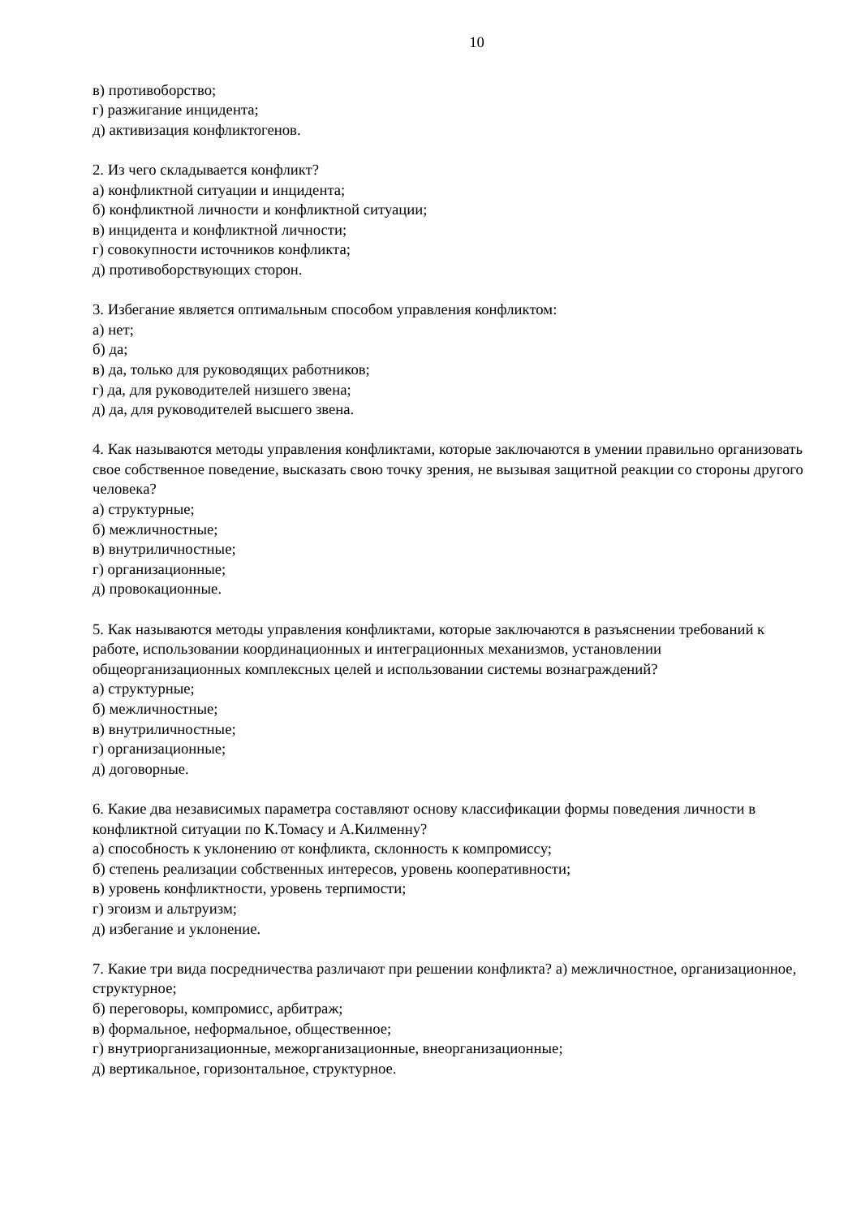10
в) противоборство;
г) разжигание инцидента;
д) активизация конфликтогенов.
2. Из чего складывается конфликт?
а) конфликтной ситуации и инцидента;
б) конфликтной личности и конфликтной ситуации;
в) инцидента и конфликтной личности;
г) совокупности источников конфликта;
д) противоборствующих сторон.
3. Избегание является оптимальным способом управления конфликтом:
а) нет;
б) да;
в) да, только для руководящих работников;
г) да, для руководителей низшего звена;
д) да, для руководителей высшего звена.
4. Как называются методы управления конфликтами, которые заключаются в умении правильно организовать свое собственное поведение, высказать свою точку зрения, не вызывая защитной реакции со стороны другого человека?
а) структурные;
б) межличностные;
в) внутриличностные;
г) организационные;
д) провокационные.
5. Как называются методы управления конфликтами, которые заключаются в разъяснении требований к работе, использовании координационных и интеграционных механизмов, установлении общеорганизационных комплексных целей и использовании системы вознаграждений?
а) структурные;
б) межличностные;
в) внутриличностные;
г) организационные;
д) договорные.
6. Какие два независимых параметра составляют основу классификации формы поведения личности в конфликтной ситуации по К.Томасу и А.Килменну?
а) способность к уклонению от конфликта, склонность к компромиссу;
б) степень реализации собственных интересов, уровень кооперативности;
в) уровень конфликтности, уровень терпимости;
г) эгоизм и альтруизм;
д) избегание и уклонение.
7. Какие три вида посредничества различают при решении конфликта? а) межличностное, организационное, структурное;
б) переговоры, компромисс, арбитраж;
в) формальное, неформальное, общественное;
г) внутриорганизационные, межорганизационные, внеорганизационные;
д) вертикальное, горизонтальное, структурное.